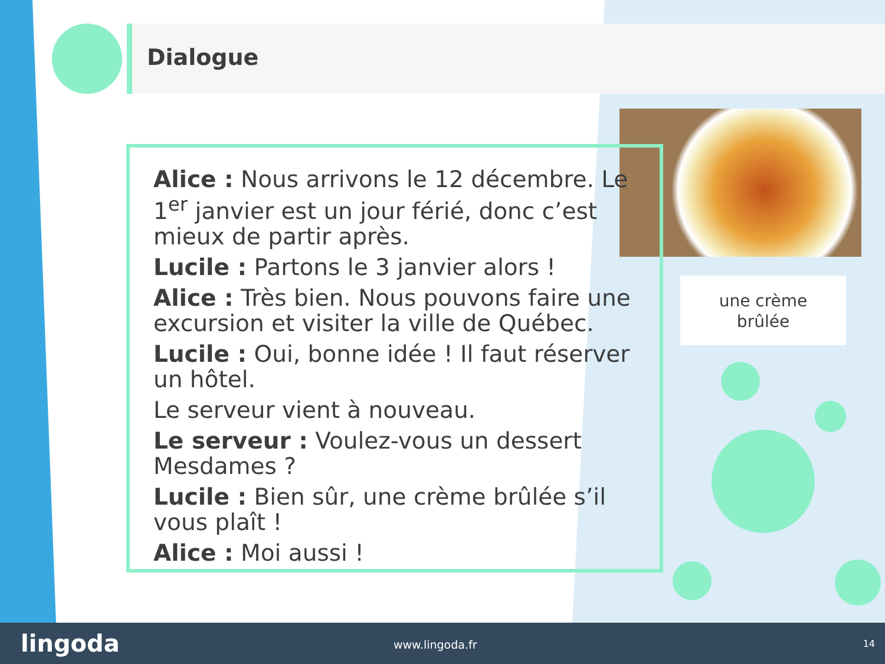Dialogue
Alice : Nous arrivons le 12 décembre. Le 1<sup>er</sup> janvier est un jour férié, donc c’est mieux de partir après.
Lucile : Partons le 3 janvier alors !
Alice : Très bien. Nous pouvons faire une excursion et visiter la ville de Québec.
Lucile : Oui, bonne idée ! Il faut réserver un hôtel.
Le serveur vient à nouveau.
Le serveur : Voulez-vous un dessert Mesdames ?
Lucile : Bien sûr, une crème brûlée s’il vous plaît !
Alice : Moi aussi !
une crème
brûlée
lingoda www.lingoda.fr 14